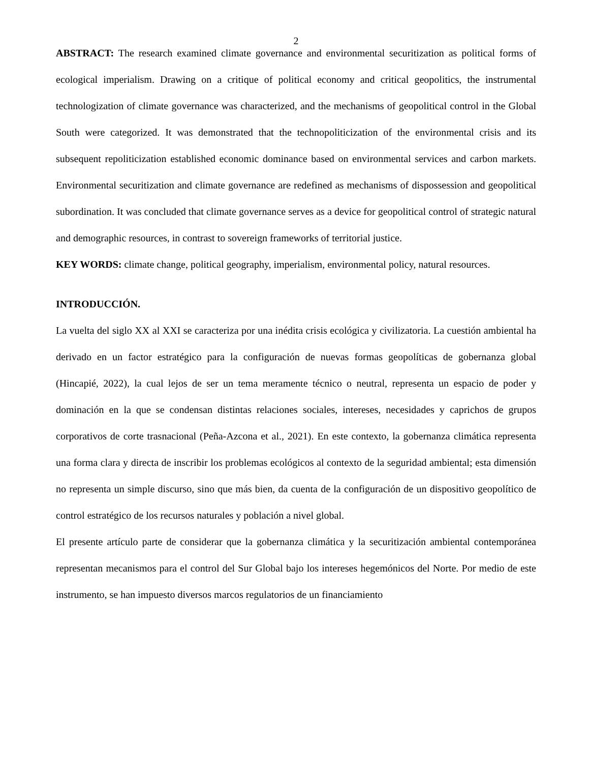2
ABSTRACT: The research examined climate governance and environmental securitization as political forms of ecological imperialism. Drawing on a critique of political economy and critical geopolitics, the instrumental technologization of climate governance was characterized, and the mechanisms of geopolitical control in the Global South were categorized. It was demonstrated that the technopoliticization of the environmental crisis and its subsequent repoliticization established economic dominance based on environmental services and carbon markets. Environmental securitization and climate governance are redefined as mechanisms of dispossession and geopolitical subordination. It was concluded that climate governance serves as a device for geopolitical control of strategic natural and demographic resources, in contrast to sovereign frameworks of territorial justice.
KEY WORDS: climate change, political geography, imperialism, environmental policy, natural resources.
INTRODUCCIÓN.
La vuelta del siglo XX al XXI se caracteriza por una inédita crisis ecológica y civilizatoria. La cuestión ambiental ha derivado en un factor estratégico para la configuración de nuevas formas geopolíticas de gobernanza global (Hincapié, 2022), la cual lejos de ser un tema meramente técnico o neutral, representa un espacio de poder y dominación en la que se condensan distintas relaciones sociales, intereses, necesidades y caprichos de grupos corporativos de corte trasnacional (Peña-Azcona et al., 2021). En este contexto, la gobernanza climática representa una forma clara y directa de inscribir los problemas ecológicos al contexto de la seguridad ambiental; esta dimensión no representa un simple discurso, sino que más bien, da cuenta de la configuración de un dispositivo geopolítico de control estratégico de los recursos naturales y población a nivel global.
El presente artículo parte de considerar que la gobernanza climática y la securitización ambiental contemporánea representan mecanismos para el control del Sur Global bajo los intereses hegemónicos del Norte. Por medio de este instrumento, se han impuesto diversos marcos regulatorios de un financiamiento